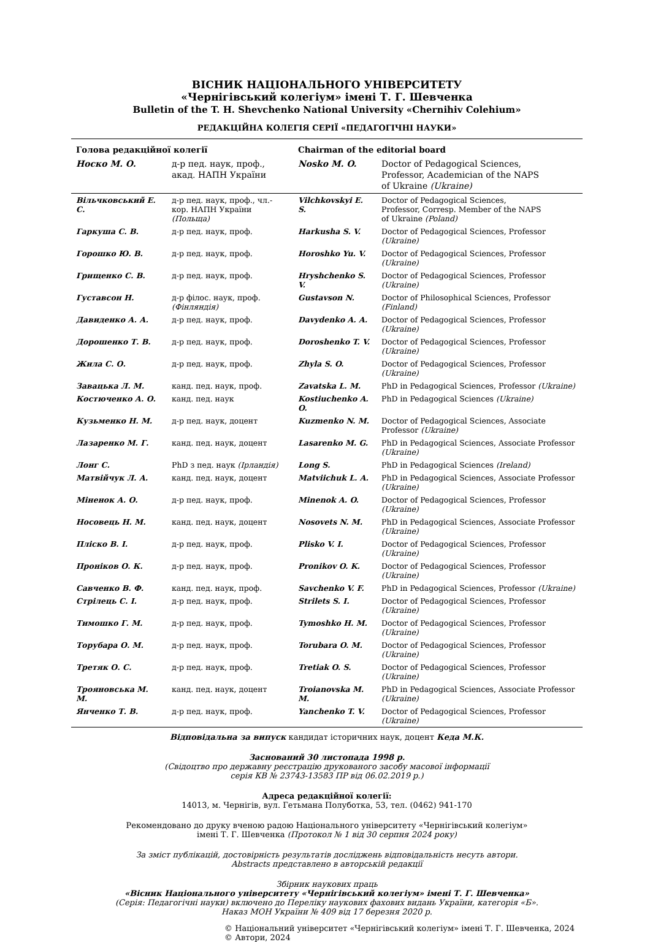ВІСНИК НАЦІОНАЛЬНОГО УНІВЕРСИТЕТУ
«Чернігівський колегіум» імені Т. Г. Шевченка
Bulletin of the T. H. Shevchenko National University «Chernihiv Colehium»
РЕДАКЦІЙНА КОЛЕГІЯ СЕРІЇ «ПЕДАГОГІЧНІ НАУКИ»
| Голова редакційної колегії | | Chairman of the editorial board | |
| Носко М. О. | д-р пед. наук, проф., акад. НАПН України | Nosko M. O. | Doctor of Pedagogical Sciences, Professor, Academician of the NAPS of Ukraine (Ukraine) |
| Вільчковський Е. С. | д-р пед. наук, проф., чл.-кор. НАПН України (Польща) | Vilchkovskyi E. S. | Doctor of Pedagogical Sciences, Professor, Corresp. Member of the NAPS of Ukraine (Poland) |
| Гаркуша С. В. | д-р пед. наук, проф. | Harkusha S. V. | Doctor of Pedagogical Sciences, Professor (Ukraine) |
| Горошко Ю. В. | д-р пед. наук, проф. | Horoshko Yu. V. | Doctor of Pedagogical Sciences, Professor (Ukraine) |
| Грищенко С. В. | д-р пед. наук, проф. | Hryshchenko S. V. | Doctor of Pedagogical Sciences, Professor (Ukraine) |
| Густавсон Н. | д-р філос. наук, проф. (Фінляндія) | Gustavson N. | Doctor of Philosophical Sciences, Professor (Finland) |
| Давиденко А. А. | д-р пед. наук, проф. | Davydenko A. A. | Doctor of Pedagogical Sciences, Professor (Ukraine) |
| Дорошенко Т. В. | д-р пед. наук, проф. | Doroshenko T. V. | Doctor of Pedagogical Sciences, Professor (Ukraine) |
| Жила С. О. | д-р пед. наук, проф. | Zhyla S. O. | Doctor of Pedagogical Sciences, Professor (Ukraine) |
| Завацька Л. М. | канд. пед. наук, проф. | Zavatska L. M. | PhD in Pedagogical Sciences, Professor (Ukraine) |
| Костюченко А. О. | канд. пед. наук | Kostiuchenko A. O. | PhD in Pedagogical Sciences (Ukraine) |
| Кузьменко Н. М. | д-р пед. наук, доцент | Kuzmenko N. M. | Doctor of Pedagogical Sciences, Associate Professor (Ukraine) |
| Лазаренко М. Г. | канд. пед. наук, доцент | Lasarenko M. G. | PhD in Pedagogical Sciences, Associate Professor (Ukraine) |
| Лонг С. | PhD з пед. наук (Ірландія) | Long S. | PhD in Pedagogical Sciences (Ireland) |
| Матвійчук Л. А. | канд. пед. наук, доцент | Matviichuk L. A. | PhD in Pedagogical Sciences, Associate Professor (Ukraine) |
| Міненок А. О. | д-р пед. наук, проф. | Minenok A. O. | Doctor of Pedagogical Sciences, Professor (Ukraine) |
| Носовець Н. М. | канд. пед. наук, доцент | Nosovets N. M. | PhD in Pedagogical Sciences, Associate Professor (Ukraine) |
| Пліско В. І. | д-р пед. наук, проф. | Plisko V. I. | Doctor of Pedagogical Sciences, Professor (Ukraine) |
| Пронiков О. К. | д-р пед. наук, проф. | Pronikov O. K. | Doctor of Pedagogical Sciences, Professor (Ukraine) |
| Савченко В. Ф. | канд. пед. наук, проф. | Savchenko V. F. | PhD in Pedagogical Sciences, Professor (Ukraine) |
| Стрілець С. І. | д-р пед. наук, проф. | Strilets S. I. | Doctor of Pedagogical Sciences, Professor (Ukraine) |
| Тимошко Г. М. | д-р пед. наук, проф. | Tymoshko H. M. | Doctor of Pedagogical Sciences, Professor (Ukraine) |
| Торубара О. М. | д-р пед. наук, проф. | Torubara O. M. | Doctor of Pedagogical Sciences, Professor (Ukraine) |
| Третяк О. С. | д-р пед. наук, проф. | Tretiak O. S. | Doctor of Pedagogical Sciences, Professor (Ukraine) |
| Трояновська М. М. | канд. пед. наук, доцент | Troianovska M. M. | PhD in Pedagogical Sciences, Associate Professor (Ukraine) |
| Янченко Т. В. | д-р пед. наук, проф. | Yanchenko T. V. | Doctor of Pedagogical Sciences, Professor (Ukraine) |
Відповідальна за випуск кандидат історичних наук, доцент Кеда М.К.
Заснований 30 листопада 1998 р.
(Свідоцтво про державну реєстрацію друкованого засобу масової інформації
серія КВ № 23743-13583 ПР від 06.02.2019 р.)
Адреса редакційної колегії:
14013, м. Чернігів, вул. Гетьмана Полуботка, 53, тел. (0462) 941-170
Рекомендовано до друку вченою радою Національного університету «Чернігівський колегіум»
імені Т. Г. Шевченка (Протокол № 1 від 30 серпня 2024 року)
За зміст публікацій, достовірність результатів досліджень відповідальність несуть автори.
Abstracts представлено в авторській редакції
Збірник наукових праць
«Вісник Національного університету «Чернігівський колегіум» імені Т. Г. Шевченка»
(Серія: Педагогічні науки) включено до Переліку наукових фахових видань України, категорія «Б».
Наказ МОН України № 409 від 17 березня 2020 р.
© Національний університет «Чернігівський колегіум» імені Т. Г. Шевченка, 2024
© Автори, 2024